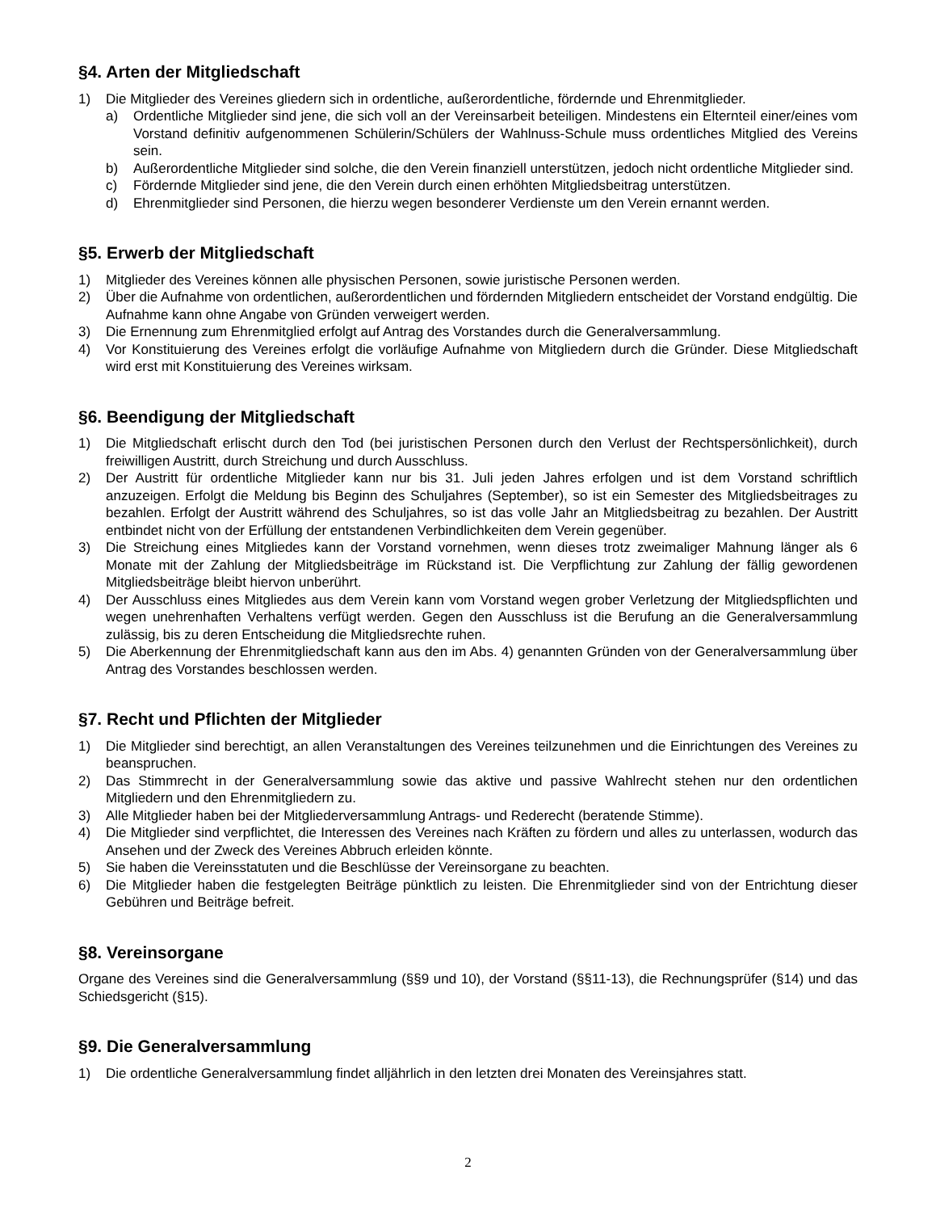§4. Arten der Mitgliedschaft
1) Die Mitglieder des Vereines gliedern sich in ordentliche, außerordentliche, fördernde und Ehrenmitglieder.
a) Ordentliche Mitglieder sind jene, die sich voll an der Vereinsarbeit beteiligen. Mindestens ein Elternteil einer/eines vom Vorstand definitiv aufgenommenen Schülerin/Schülers der Wahlnuss-Schule muss ordentliches Mitglied des Vereins sein.
b) Außerordentliche Mitglieder sind solche, die den Verein finanziell unterstützen, jedoch nicht ordentliche Mitglieder sind.
c) Fördernde Mitglieder sind jene, die den Verein durch einen erhöhten Mitgliedsbeitrag unterstützen.
d) Ehrenmitglieder sind Personen, die hierzu wegen besonderer Verdienste um den Verein ernannt werden.
§5. Erwerb der Mitgliedschaft
1) Mitglieder des Vereines können alle physischen Personen, sowie juristische Personen werden.
2) Über die Aufnahme von ordentlichen, außerordentlichen und fördernden Mitgliedern entscheidet der Vorstand endgültig. Die Aufnahme kann ohne Angabe von Gründen verweigert werden.
3) Die Ernennung zum Ehrenmitglied erfolgt auf Antrag des Vorstandes durch die Generalversammlung.
4) Vor Konstituierung des Vereines erfolgt die vorläufige Aufnahme von Mitgliedern durch die Gründer. Diese Mitgliedschaft wird erst mit Konstituierung des Vereines wirksam.
§6. Beendigung der Mitgliedschaft
1) Die Mitgliedschaft erlischt durch den Tod (bei juristischen Personen durch den Verlust der Rechtspersönlichkeit), durch freiwilligen Austritt, durch Streichung und durch Ausschluss.
2) Der Austritt für ordentliche Mitglieder kann nur bis 31. Juli jeden Jahres erfolgen und ist dem Vorstand schriftlich anzuzeigen. Erfolgt die Meldung bis Beginn des Schuljahres (September), so ist ein Semester des Mitgliedsbeitrages zu bezahlen. Erfolgt der Austritt während des Schuljahres, so ist das volle Jahr an Mitgliedsbeitrag zu bezahlen. Der Austritt entbindet nicht von der Erfüllung der entstandenen Verbindlichkeiten dem Verein gegenüber.
3) Die Streichung eines Mitgliedes kann der Vorstand vornehmen, wenn dieses trotz zweimaliger Mahnung länger als 6 Monate mit der Zahlung der Mitgliedsbeiträge im Rückstand ist. Die Verpflichtung zur Zahlung der fällig gewordenen Mitgliedsbeiträge bleibt hiervon unberührt.
4) Der Ausschluss eines Mitgliedes aus dem Verein kann vom Vorstand wegen grober Verletzung der Mitgliedspflichten und wegen unehrenhaften Verhaltens verfügt werden. Gegen den Ausschluss ist die Berufung an die Generalversammlung zulässig, bis zu deren Entscheidung die Mitgliedsrechte ruhen.
5) Die Aberkennung der Ehrenmitgliedschaft kann aus den im Abs. 4) genannten Gründen von der Generalversammlung über Antrag des Vorstandes beschlossen werden.
§7. Recht und Pflichten der Mitglieder
1) Die Mitglieder sind berechtigt, an allen Veranstaltungen des Vereines teilzunehmen und die Einrichtungen des Vereines zu beanspruchen.
2) Das Stimmrecht in der Generalversammlung sowie das aktive und passive Wahlrecht stehen nur den ordentlichen Mitgliedern und den Ehrenmitgliedern zu.
3) Alle Mitglieder haben bei der Mitgliederversammlung Antrags- und Rederecht (beratende Stimme).
4) Die Mitglieder sind verpflichtet, die Interessen des Vereines nach Kräften zu fördern und alles zu unterlassen, wodurch das Ansehen und der Zweck des Vereines Abbruch erleiden könnte.
5) Sie haben die Vereinsstatuten und die Beschlüsse der Vereinsorgane zu beachten.
6) Die Mitglieder haben die festgelegten Beiträge pünktlich zu leisten. Die Ehrenmitglieder sind von der Entrichtung dieser Gebühren und Beiträge befreit.
§8. Vereinsorgane
Organe des Vereines sind die Generalversammlung (§§9 und 10), der Vorstand (§§11-13), die Rechnungsprüfer (§14) und das Schiedsgericht (§15).
§9. Die Generalversammlung
1) Die ordentliche Generalversammlung findet alljährlich in den letzten drei Monaten des Vereinsjahres statt.
2